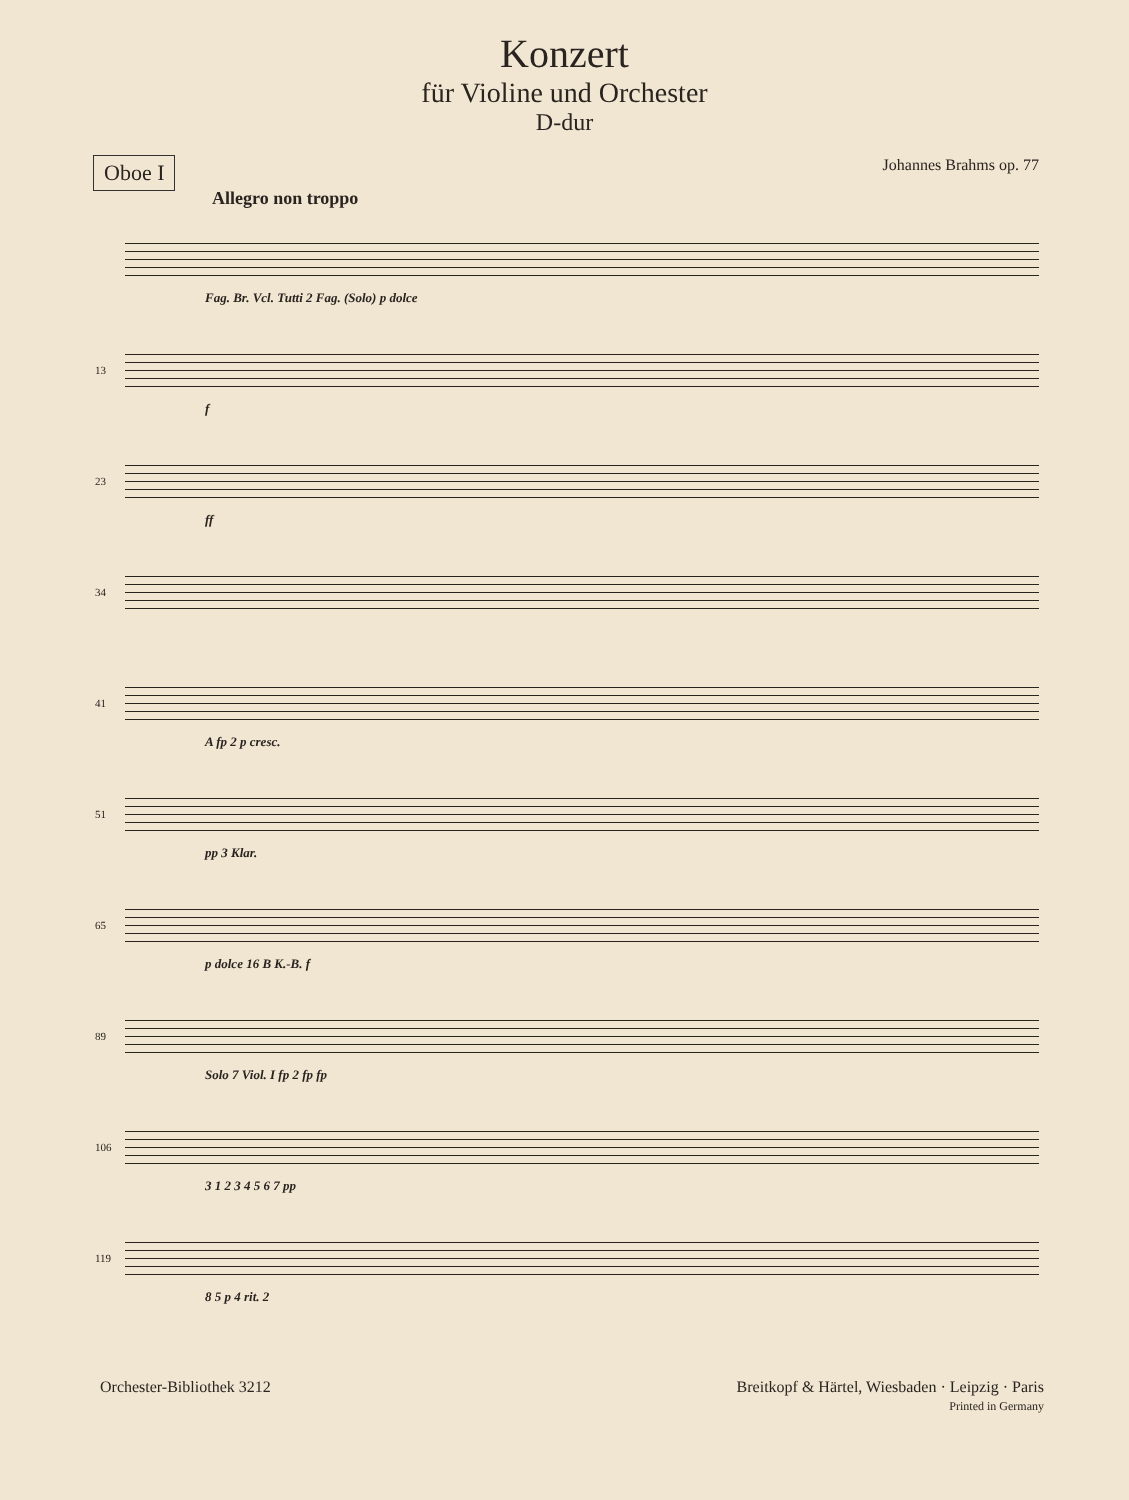Konzert
für Violine und Orchester
D-dur
Oboe I
Johannes Brahms op. 77
Allegro non troppo
Fag. Br. Vcl. Tutti 2 Fag. (Solo) p dolce
13
f
23
ff
34
41
A fp 2 p cresc.
51
pp 3 Klar.
65
p dolce 16 B K.-B. f
89
Solo 7 Viol. I fp 2 fp fp
106
3 1 2 3 4 5 6 7 pp
119
8 5 p 4 rit. 2
Orchester-Bibliothek 3212 Breitkopf & Härtel, Wiesbaden · Leipzig · Paris
Printed in Germany